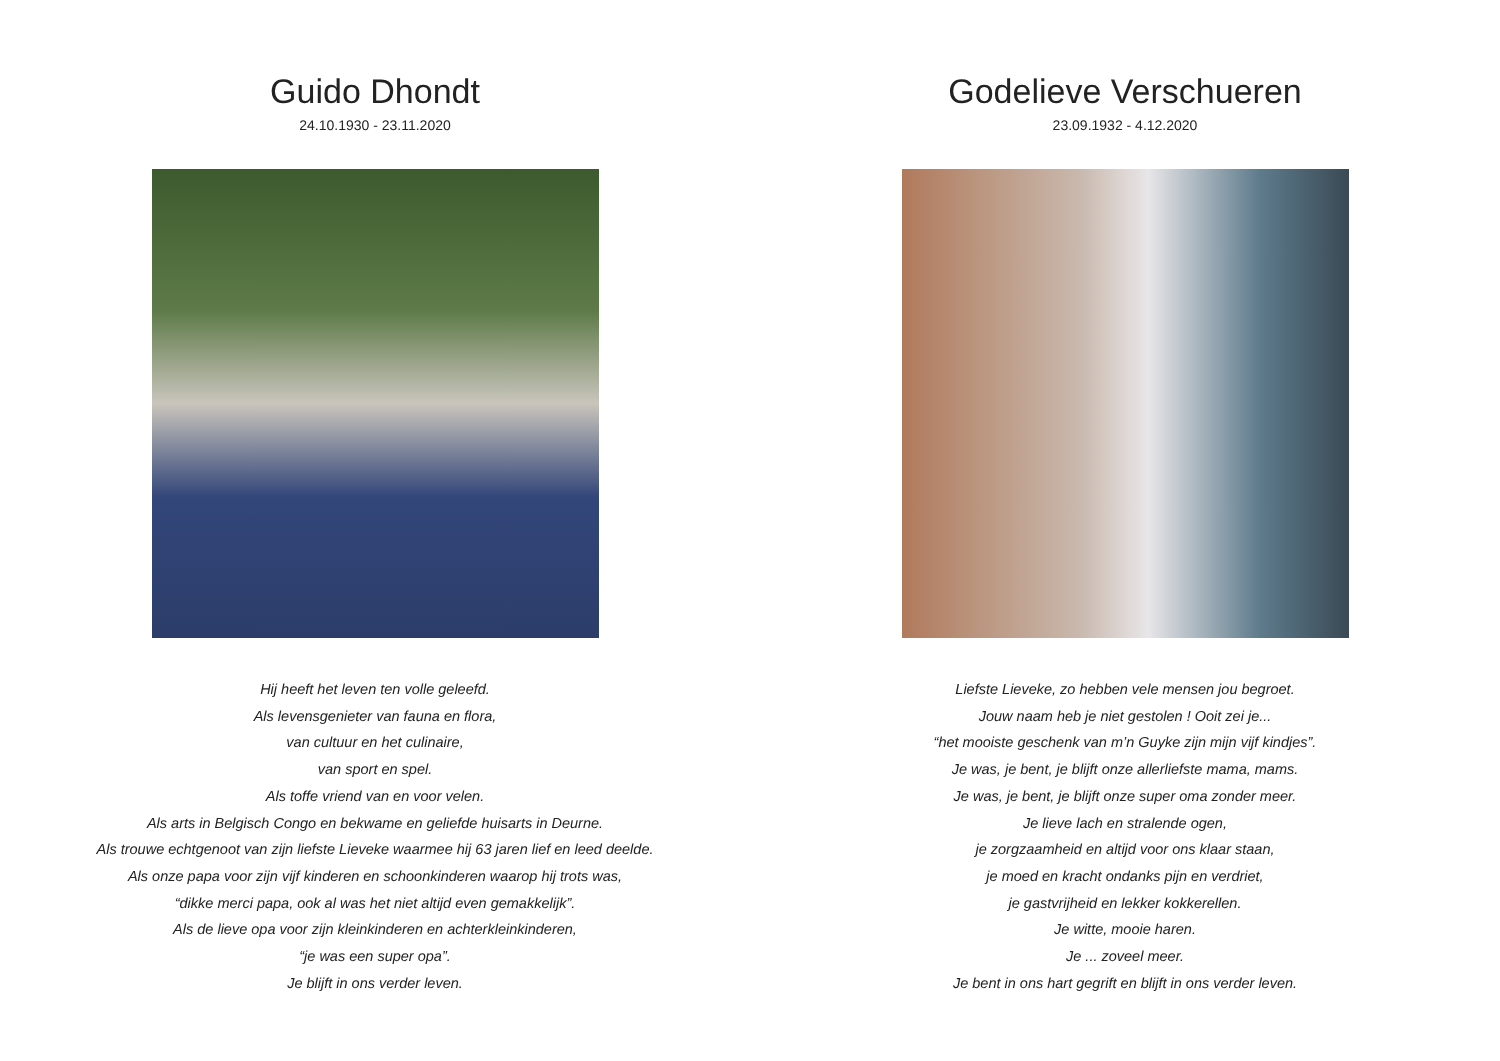Guido Dhondt
24.10.1930 - 23.11.2020
Hij heeft het leven ten volle geleefd.
Als levensgenieter van fauna en flora,
van cultuur en het culinaire,
van sport en spel.
Als toffe vriend van en voor velen.
Als arts in Belgisch Congo en bekwame en geliefde huisarts in Deurne.
Als trouwe echtgenoot van zijn liefste Lieveke waarmee hij 63 jaren lief en leed deelde.
Als onze papa voor zijn vijf kinderen en schoonkinderen waarop hij trots was,
“dikke merci papa, ook al was het niet altijd even gemakkelijk”.
Als de lieve opa voor zijn kleinkinderen en achterkleinkinderen,
“je was een super opa”.
Je blijft in ons verder leven.
Godelieve Verschueren
23.09.1932 - 4.12.2020
Liefste Lieveke, zo hebben vele mensen jou begroet.
Jouw naam heb je niet gestolen ! Ooit zei je...
“het mooiste geschenk van m’n Guyke zijn mijn vijf kindjes”.
Je was, je bent, je blijft onze allerliefste mama, mams.
Je was, je bent, je blijft onze super oma zonder meer.
Je lieve lach en stralende ogen,
je zorgzaamheid en altijd voor ons klaar staan,
je moed en kracht ondanks pijn en verdriet,
je gastvrijheid en lekker kokkerellen.
Je witte, mooie haren.
Je ... zoveel meer.
Je bent in ons hart gegrift en blijft in ons verder leven.